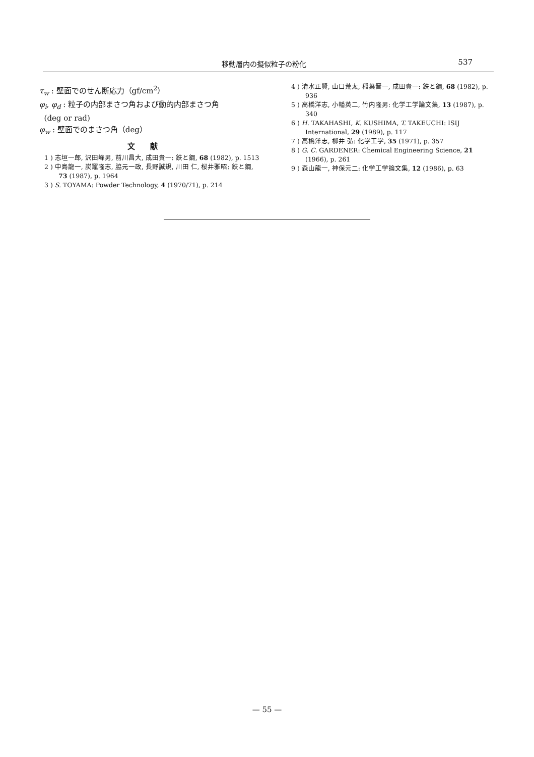移動層内の擬似粒子の粉化 537
τ<sub>w</sub> : 壁面でのせん断応力（gf/cm<sup>2</sup>）
φ<sub>i</sub>, φ<sub>d</sub> : 粒子の内部まさつ角および動的内部まさつ角
(deg or rad)
φ<sub>w</sub> : 壁面でのまさつ角（deg）
文献
1 ) 志垣一郎, 沢田峰男, 前川昌大, 成田貴一: 鉄と鋼, 68 (1982), p. 1513
2 ) 中島龍一, 炭竈隆志, 脇元一政, 長野誠規, 川田 仁, 桜井雅昭: 鉄と鋼, 73 (1987), p. 1964
3 ) S. TOYAMA: Powder Technology, 4 (1970/71), p. 214
4 ) 清水正賢, 山口荒太, 稲葉晋一, 成田貴一: 鉄と鋼, 68 (1982), p. 936
5 ) 高橋洋志, 小幡英二, 竹内隆男: 化学工学論文集, 13 (1987), p. 340
6 ) H. TAKAHASHI, K. KUSHIMA, T. TAKEUCHI: ISIJ International, 29 (1989), p. 117
7 ) 高橋洋志, 柳井 弘: 化学工学, 35 (1971), p. 357
8 ) G. C. GARDENER: Chemical Engineering Science, 21 (1966), p. 261
9 ) 森山龍一, 神保元二: 化学工学論文集, 12 (1986), p. 63
— 55 —